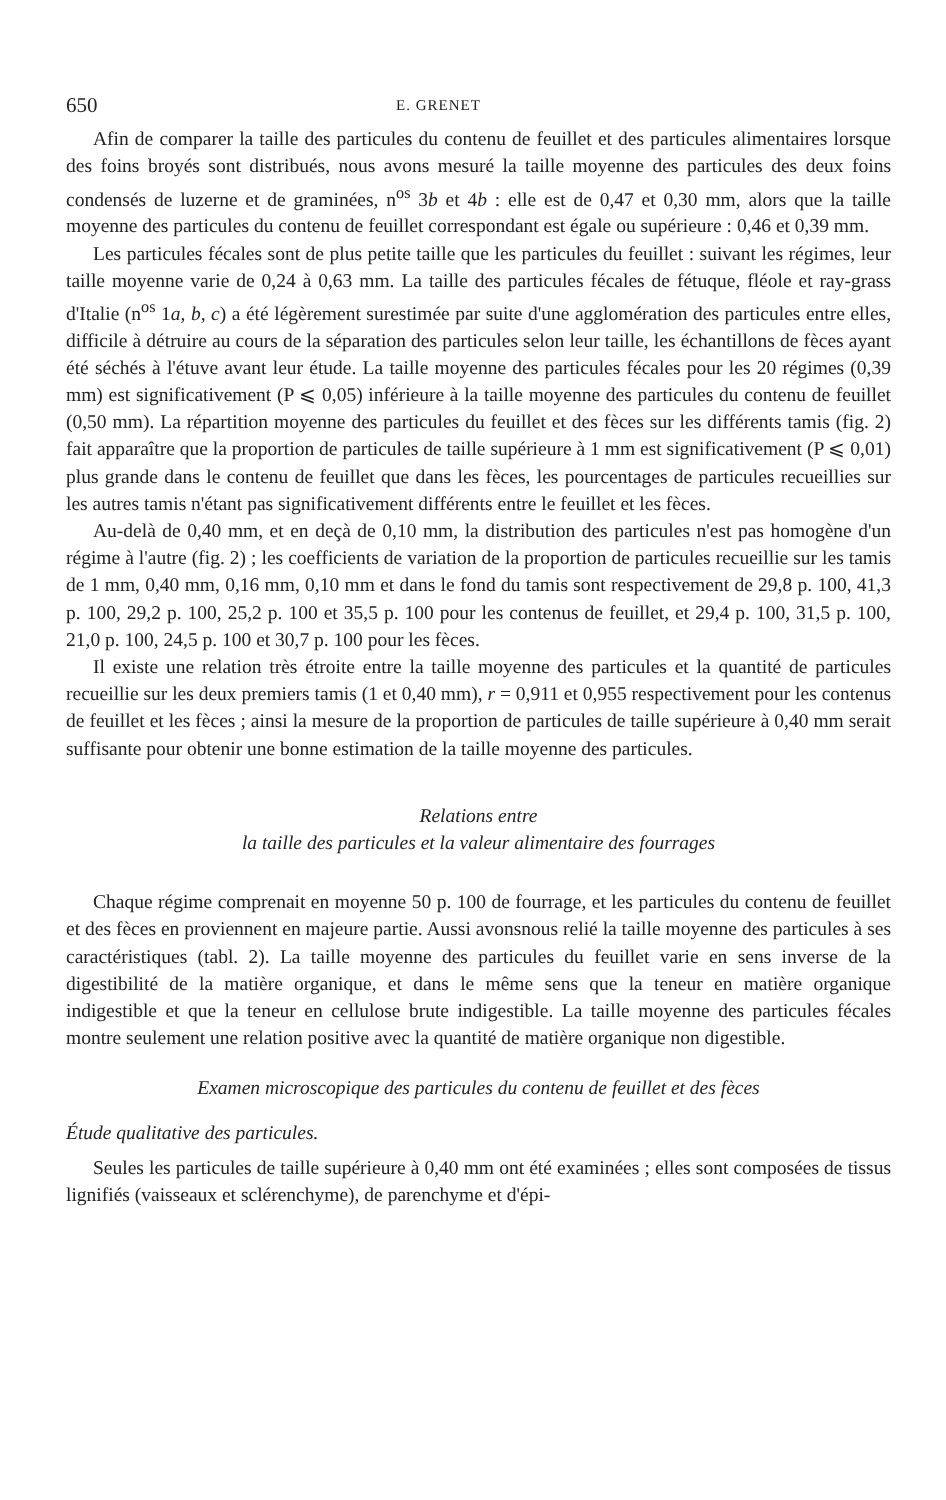650 E. GRENET
Afin de comparer la taille des particules du contenu de feuillet et des particules alimentaires lorsque des foins broyés sont distribués, nous avons mesuré la taille moyenne des particules des deux foins condensés de luzerne et de graminées, n<sup>os</sup> 3b et 4b : elle est de 0,47 et 0,30 mm, alors que la taille moyenne des particules du contenu de feuillet correspondant est égale ou supérieure : 0,46 et 0,39 mm.
Les particules fécales sont de plus petite taille que les particules du feuillet : suivant les régimes, leur taille moyenne varie de 0,24 à 0,63 mm. La taille des particules fécales de fétuque, fléole et ray-grass d'Italie (n<sup>os</sup> 1a, b, c) a été légèrement surestimée par suite d'une agglomération des particules entre elles, difficile à détruire au cours de la séparation des particules selon leur taille, les échantillons de fèces ayant été séchés à l'étuve avant leur étude. La taille moyenne des particules fécales pour les 20 régimes (0,39 mm) est significativement (P ⩽ 0,05) inférieure à la taille moyenne des particules du contenu de feuillet (0,50 mm). La répartition moyenne des particules du feuillet et des fèces sur les différents tamis (fig. 2) fait apparaître que la proportion de particules de taille supérieure à 1 mm est significativement (P ⩽ 0,01) plus grande dans le contenu de feuillet que dans les fèces, les pourcentages de particules recueillies sur les autres tamis n'étant pas significativement différents entre le feuillet et les fèces.
Au-delà de 0,40 mm, et en deçà de 0,10 mm, la distribution des particules n'est pas homogène d'un régime à l'autre (fig. 2) ; les coefficients de variation de la proportion de particules recueillie sur les tamis de 1 mm, 0,40 mm, 0,16 mm, 0,10 mm et dans le fond du tamis sont respectivement de 29,8 p. 100, 41,3 p. 100, 29,2 p. 100, 25,2 p. 100 et 35,5 p. 100 pour les contenus de feuillet, et 29,4 p. 100, 31,5 p. 100, 21,0 p. 100, 24,5 p. 100 et 30,7 p. 100 pour les fèces.
Il existe une relation très étroite entre la taille moyenne des particules et la quantité de particules recueillie sur les deux premiers tamis (1 et 0,40 mm), r = 0,911 et 0,955 respectivement pour les contenus de feuillet et les fèces ; ainsi la mesure de la proportion de particules de taille supérieure à 0,40 mm serait suffisante pour obtenir une bonne estimation de la taille moyenne des particules.
Relations entre
la taille des particules et la valeur alimentaire des fourrages
Chaque régime comprenait en moyenne 50 p. 100 de fourrage, et les particules du contenu de feuillet et des fèces en proviennent en majeure partie. Aussi avonsnous relié la taille moyenne des particules à ses caractéristiques (tabl. 2). La taille moyenne des particules du feuillet varie en sens inverse de la digestibilité de la matière organique, et dans le même sens que la teneur en matière organique indigestible et que la teneur en cellulose brute indigestible. La taille moyenne des particules fécales montre seulement une relation positive avec la quantité de matière organique non digestible.
Examen microscopique des particules du contenu de feuillet et des fèces
Étude qualitative des particules.
Seules les particules de taille supérieure à 0,40 mm ont été examinées ; elles sont composées de tissus lignifiés (vaisseaux et sclérenchyme), de parenchyme et d'épi-